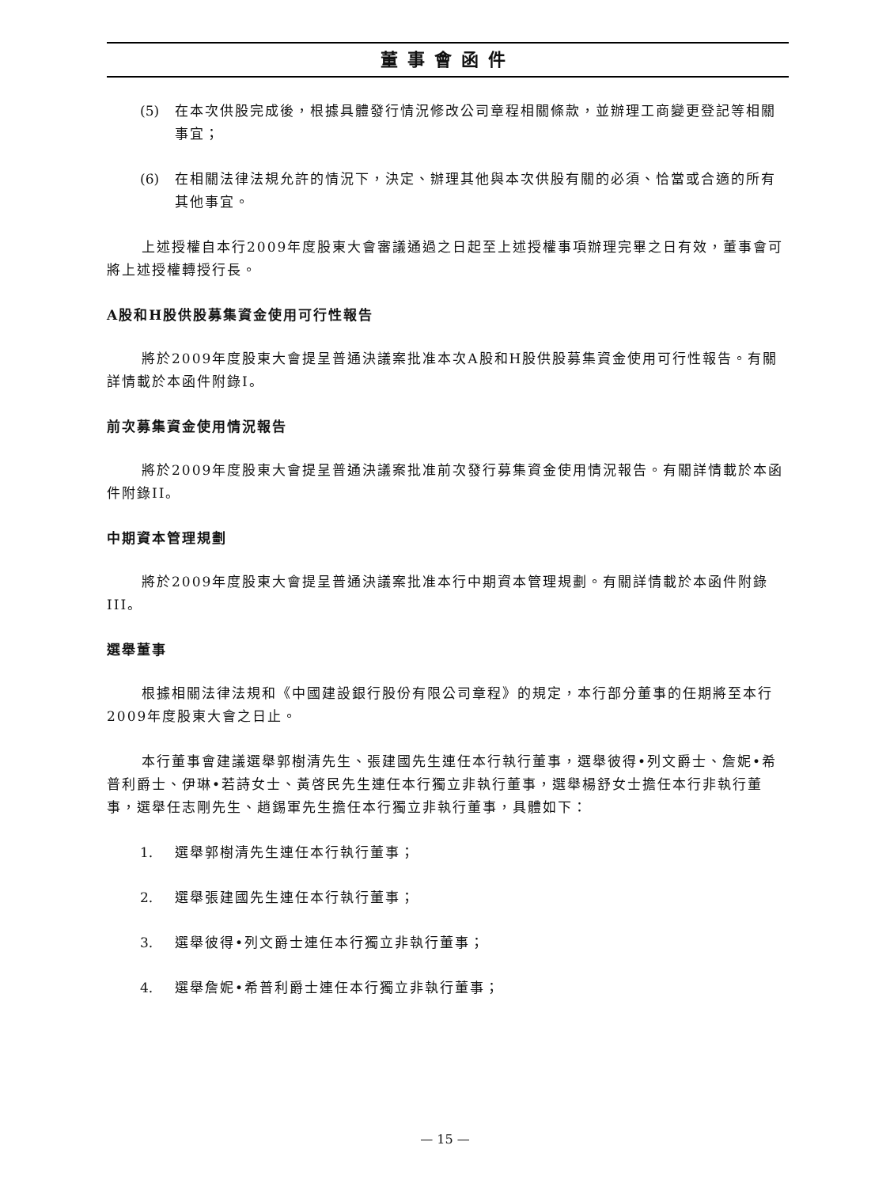董事會函件
(5) 在本次供股完成後，根據具體發行情況修改公司章程相關條款，並辦理工商變更登記等相關事宜；
(6) 在相關法律法規允許的情況下，決定、辦理其他與本次供股有關的必須、恰當或合適的所有其他事宜。
上述授權自本行2009年度股東大會審議通過之日起至上述授權事項辦理完畢之日有效，董事會可將上述授權轉授行長。
A股和H股供股募集資金使用可行性報告
將於2009年度股東大會提呈普通決議案批准本次A股和H股供股募集資金使用可行性報告。有關詳情載於本函件附錄I。
前次募集資金使用情況報告
將於2009年度股東大會提呈普通決議案批准前次發行募集資金使用情況報告。有關詳情載於本函件附錄II。
中期資本管理規劃
將於2009年度股東大會提呈普通決議案批准本行中期資本管理規劃。有關詳情載於本函件附錄III。
選舉董事
根據相關法律法規和《中國建設銀行股份有限公司章程》的規定，本行部分董事的任期將至本行2009年度股東大會之日止。
本行董事會建議選舉郭樹清先生、張建國先生連任本行執行董事，選舉彼得•列文爵士、詹妮•希普利爵士、伊琳•若詩女士、黃啓民先生連任本行獨立非執行董事，選舉楊舒女士擔任本行非執行董事，選舉任志剛先生、趙錫軍先生擔任本行獨立非執行董事，具體如下：
1. 選舉郭樹清先生連任本行執行董事；
2. 選舉張建國先生連任本行執行董事；
3. 選舉彼得•列文爵士連任本行獨立非執行董事；
4. 選舉詹妮•希普利爵士連任本行獨立非執行董事；
— 15 —